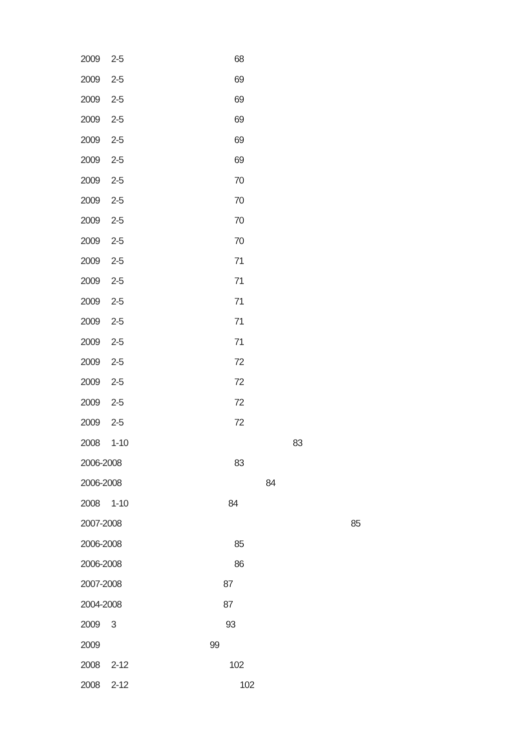2009 2-5 68
2009 2-5 69
2009 2-5 69
2009 2-5 69
2009 2-5 69
2009 2-5 69
2009 2-5 70
2009 2-5 70
2009 2-5 70
2009 2-5 70
2009 2-5 71
2009 2-5 71
2009 2-5 71
2009 2-5 71
2009 2-5 71
2009 2-5 72
2009 2-5 72
2009 2-5 72
2009 2-5 72
2008 1-10 83
2006-2008 83
2006-2008 84
2008 1-10 84
2007-2008 85
2006-2008 85
2006-2008 86
2007-2008 87
2004-2008 87
2009 3 93
2009 99
2008 2-12 102
2008 2-12 102